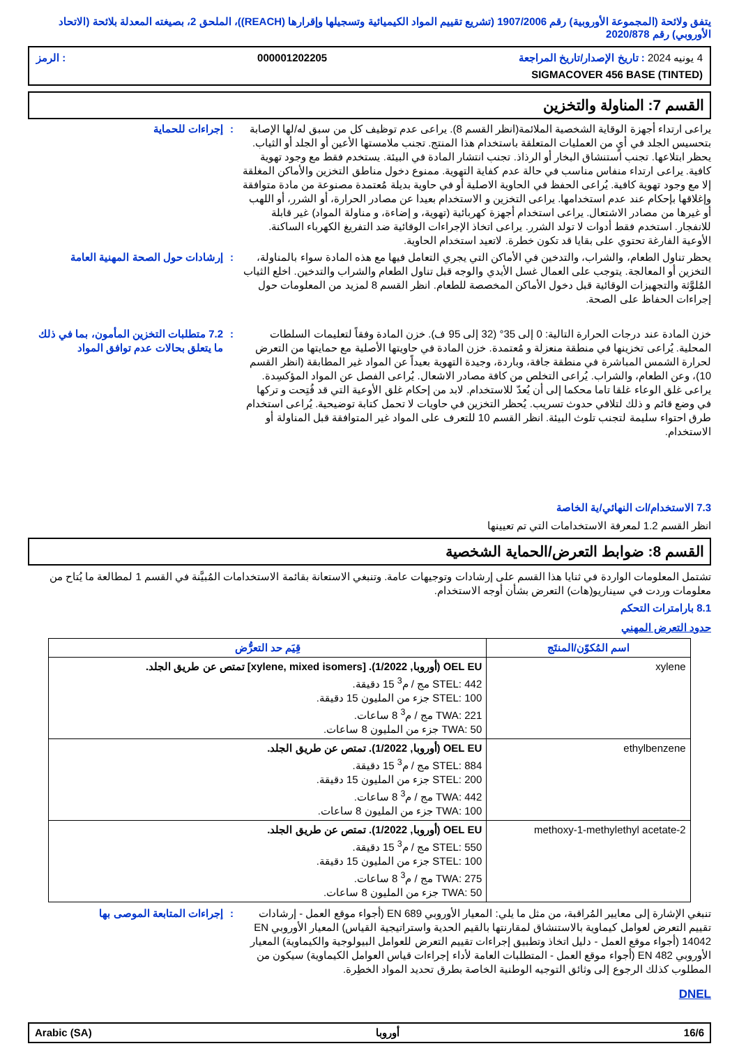يتفق ولائحة (المجموعة الأوروبية) رقم 1907/2006 (تشريع تقييم المواد الكيميائية وتسجيلها وإقرارها (REACH))، الملحق 2، بصيغته المعدلة بلائحة (الاتحاد الأوروبي) رقم 2020/878
4 يونيه 2024 : تاريخ الإصدار/تاريخ المراجعة 000001202205: الرمز
SIGMACOVER 456 BASE (TINTED)
القسم 7: المناولة والتخزين
يراعى ارتداء أجهزة الوقاية الشخصية الملائمة(انظر القسم 8). يراعى عدم توظيف كل من سبق له/لها الإصابة بتحسيس الجلد في أيٍ من العمليات المتعلقة باستخدام هذا المنتج. تجنب ملامستها الأعين أو الجلد أو الثياب. يحظر ابتلاعها. تجنب استنشاق البخار أو الرذاذ. تجنب انتشار المادة في البيئة. يستخدم فقط مع وجود تهوية كافية. يراعى ارتداء منفاس مناسب في حالة عدم كفاية التهوية. ممنوع دخول مناطق التخزين والأماكن المغلقة إلا مع وجود تهوية كافية. يُراعى الحفظ في الحاوية الاصلية أو في حاوية بديلة مُعتمدة مصنوعة من مادة متوافقة وإغلاقها بإحكام عند عدم استخدامها. يراعى التخزين و الاستخدام بعيدا عن مصادر الحرارة، أو الشرر، أو اللهب أو غيرها من مصادر الاشتعال. يراعى استخدام أجهزة كهربائية (تهوية، و إضاءة، و مناولة المواد) غير قابلة للانفجار. استخدم فقط أدوات لا تولد الشرر. يراعى اتخاذ الإجراءات الوقائية ضد التفريغ الكهرباء الساكنة. الأوعية الفارغة تحتوي على بقايا قد تكون خطرة. لاتعيد استخدام الحاوية.
: إجراءات للحماية
يحظر تناول الطعام، والشراب، والتدخين في الأماكن التي يجري التعامل فيها مع هذه المادة سواء بالمناولة، التخزين أو المعالجة. يتوجب على العمال غسل الأيدي والوجه قبل تناول الطعام والشراب والتدخين. اخلع الثياب المُلوَّثة والتجهيزات الوقائية قبل دخول الأماكن المخصصة للطعام. انظر القسم 8 لمزيد من المعلومات حول إجراءات الحفاظ على الصحة.
: إرشادات حول الصحة المهنية العامة
خزن المادة عند درجات الحرارة التالية: 0 إلى 35° (32 إلى 95 ف). خزن المادة وفقاً لتعليمات السلطات المحلية. يُراعى تخزينها في منطقة منعزلة و مُعتمدة. خزن المادة في حاويتها الأصلية مع حمايتها من التعرض لحرارة الشمس المباشرة في منطقة جافة، وباردة، وجيدة التهوية بعيداً عن المواد غير المطابقة (انظر القسم 10)، وعن الطعام، والشراب. يُراعى التخلص من كافة مصادر الاشعال. يُراعى الفصل عن المواد المؤكسِدة. يراعى غلق الوعاء غلقا تاما محكما إلى أن يُعدّ للاستخدام. لابد من إحكام غلق الأوعية التي قد فُتِحت و تركها في وضع قائم و ذلك لتلافي حدوث تسريب. يُحظر التخزين في حاويات لا تحمل كتابة توضيحية. يُراعى استخدام طرق احتواء سليمة لتجنب تلوث البيئة. انظر القسم 10 للتعرف على المواد غير المتوافقة قبل المناولة أو الاستخدام.
: 7.2 متطلبات التخزين المأمون، بما في ذلك ما يتعلق بحالات عدم توافق المواد
7.3 الاستخدام/ات النهائي/ية الخاصة
انظر القسم 1.2 لمعرفة الاستخدامات التي تم تعيينها
القسم 8: ضوابط التعرض/الحماية الشخصية
تشتمل المعلومات الواردة في ثنايا هذا القسم على إرشادات وتوجيهات عامة. وتنبغي الاستعانة بقائمة الاستخدامات المُبيَّنة في القسم 1 لمطالعة ما يُتاح من معلومات وردت في سيناريو(هات) التعرض بشأن أوجه الاستخدام.
8.1 بارامترات التحكم
حدود التعرض المهني
| اسم المُكوّن/المنتَج | قِيَم حد التعرُّض |
| --- | --- |
| xylene | OEL EU (أوروبا, 1/2022). [xylene, mixed isomers] تمتص عن طريق الجلد. STEL: 442 مج / م<sup>3</sup> 15 دقيقة. STEL: 100 جزء من المليون 15 دقيقة. TWA: 221 مج / م<sup>3</sup> 8 ساعات. TWA: 50 جزء من المليون 8 ساعات. |
| ethylbenzene | OEL EU (أوروبا, 1/2022). تمتص عن طريق الجلد. STEL: 884 مج / م<sup>3</sup> 15 دقيقة. STEL: 200 جزء من المليون 15 دقيقة. TWA: 442 مج / م<sup>3</sup> 8 ساعات. TWA: 100 جزء من المليون 8 ساعات. |
| 2-methoxy-1-methylethyl acetate | OEL EU (أوروبا, 1/2022). تمتص عن طريق الجلد. STEL: 550 مج / م<sup>3</sup> 15 دقيقة. STEL: 100 جزء من المليون 15 دقيقة. TWA: 275 مج / م<sup>3</sup> 8 ساعات. TWA: 50 جزء من المليون 8 ساعات. |
تنبغي الإشارة إلى معايير المُراقبة، من مثل ما يلي: المعيار الأوروبي EN 689 (أجواء موقع العمل - إرشادات تقييم التعرض لعوامل كيماوية بالاستنشاق لمقارنتها بالقيم الحدية واستراتيجية القياس) المعيار الأوروبي EN 14042 (أجواء موقع العمل - دليل اتخاذ وتطبيق إجراءات تقييم التعرض للعوامل البيولوجية والكيماوية) المعيار الأوروبي EN 482 (أجواء موقع العمل - المتطلبات العامة لأداء إجراءات قياس العوامل الكيماوية) سيكون من المطلوب كذلك الرجوع إلى وثائق التوجيه الوطنية الخاصة بطرق تحديد المواد الخطِرة.
: إجراءات المتابعة الموصى بها
DNEL
16/6 أوروبا Arabic (SA)